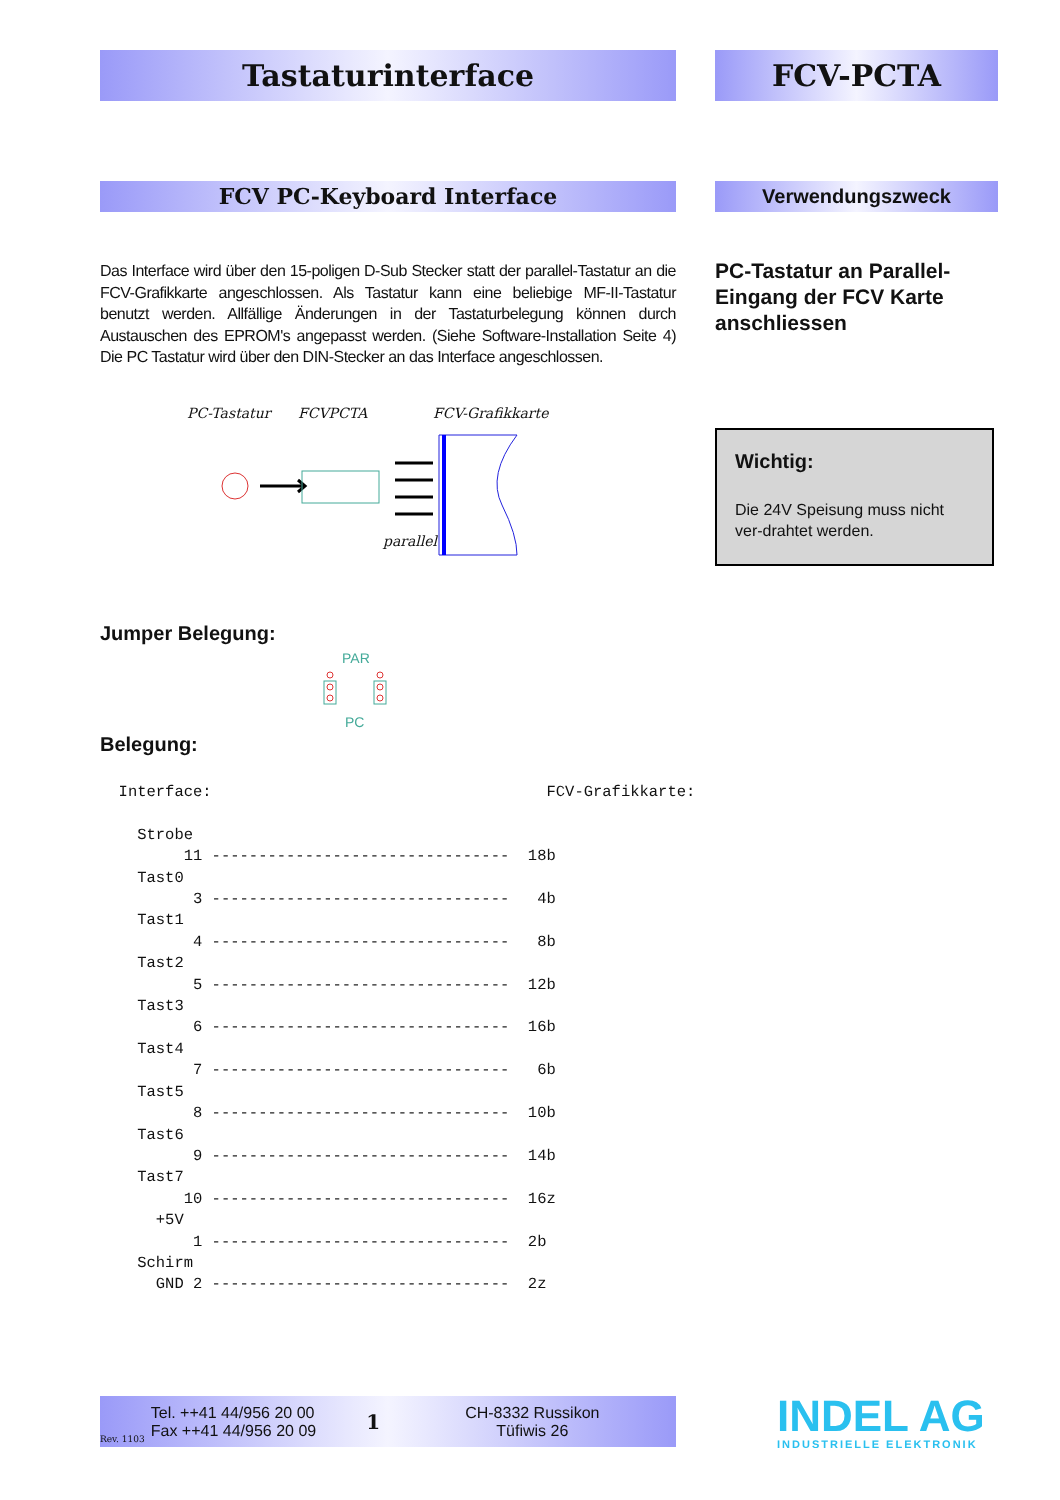Tastaturinterface FCV-PCTA
FCV PC-Keyboard Interface Verwendungszweck
Das Interface wird über den 15-poligen D-Sub Stecker statt der parallel-Tastatur an die FCV-Grafikkarte angeschlossen. Als Tastatur kann eine beliebige MF-II-Tastatur benutzt werden. Allfällige Änderungen in der Tastaturbelegung können durch Austauschen des EPROM's angepasst werden. (Siehe Software-Installation Seite 4) Die PC Tastatur wird über den DIN-Stecker an das Interface angeschlossen.
PC-Tastatur an Parallel-Eingang der FCV Karte anschliessen
PC-Tastatur FCVPCTA FCV-Grafikkarte
parallel
Wichtig:
Die 24V Speisung muss nicht ver-drahtet werden.
Jumper Belegung:
PAR
PC
Belegung:
  Interface:                                    FCV-Grafikkarte:

    Strobe
         11 --------------------------------  18b
    Tast0
          3 --------------------------------   4b
    Tast1
          4 --------------------------------   8b
    Tast2
          5 --------------------------------  12b
    Tast3
          6 --------------------------------  16b
    Tast4
          7 --------------------------------   6b
    Tast5
          8 --------------------------------  10b
    Tast6
          9 --------------------------------  14b
    Tast7
         10 --------------------------------  16z
      +5V
          1 --------------------------------  2b
    Schirm
      GND 2 --------------------------------  2z
Rev. 1103 Tel. ++41 44/956 20 00
Fax ++41 44/956 20 09 1 CH-8332 Russikon
Tüfiwis 26
INDEL AG
INDUSTRIELLE ELEKTRONIK